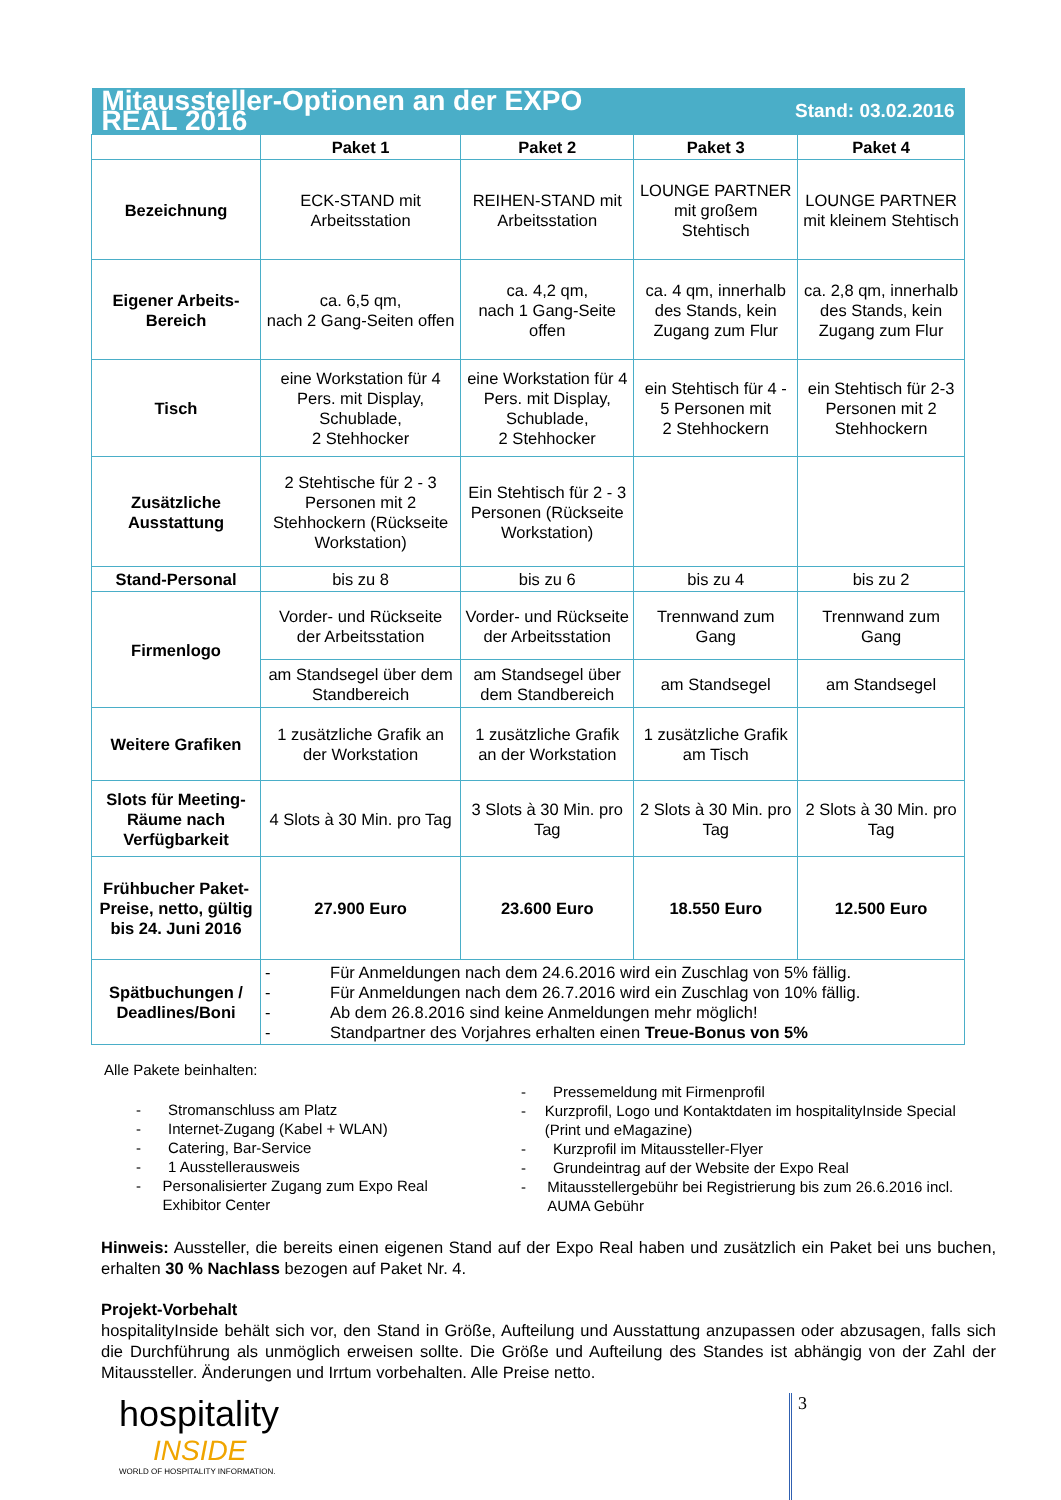| Mitaussteller-Optionen an der EXPO REAL 2016 | | | Stand: 03.02.2016 | |
| | Paket 1 | Paket 2 | Paket 3 | Paket 4 |
| Bezeichnung | ECK-STAND mit Arbeitsstation | REIHEN-STAND mit Arbeitsstation | LOUNGE PARTNER mit großem Stehtisch | LOUNGE PARTNER mit kleinem Stehtisch |
| Eigener Arbeits-Bereich | ca. 6,5 qm, nach 2 Gang-Seiten offen | ca. 4,2 qm, nach 1 Gang-Seite offen | ca. 4 qm, innerhalb des Stands, kein Zugang zum Flur | ca. 2,8 qm, innerhalb des Stands, kein Zugang zum Flur |
| Tisch | eine Workstation für 4 Pers. mit Display, Schublade, 2 Stehhocker | eine Workstation für 4 Pers. mit Display, Schublade, 2 Stehhocker | ein Stehtisch für 4 - 5 Personen mit 2 Stehhockern | ein Stehtisch für 2-3 Personen mit 2 Stehhockern |
| Zusätzliche Ausstattung | 2 Stehtische für 2 - 3 Personen mit 2 Stehhockern (Rückseite Workstation) | Ein Stehtisch für 2 - 3 Personen (Rückseite Workstation) | | |
| Stand-Personal | bis zu 8 | bis zu 6 | bis zu 4 | bis zu 2 |
| Firmenlogo | Vorder- und Rückseite der Arbeitsstation | Vorder- und Rückseite der Arbeitsstation | Trennwand zum Gang | Trennwand zum Gang |
| | am Standsegel über dem Standbereich | am Standsegel über dem Standbereich | am Standsegel | am Standsegel |
| Weitere Grafiken | 1 zusätzliche Grafik an der Workstation | 1 zusätzliche Grafik an der Workstation | 1 zusätzliche Grafik am Tisch | |
| Slots für Meeting-Räume nach Verfügbarkeit | 4 Slots à 30 Min. pro Tag | 3 Slots à 30 Min. pro Tag | 2 Slots à 30 Min. pro Tag | 2 Slots à 30 Min. pro Tag |
| Frühbucher Paket-Preise, netto, gültig bis 24. Juni 2016 | 27.900 Euro | 23.600 Euro | 18.550 Euro | 12.500 Euro |
| Spätbuchungen / Deadlines/Boni | - Für Anmeldungen nach dem 24.6.2016 wird ein Zuschlag von 5% fällig. - Für Anmeldungen nach dem 26.7.2016 wird ein Zuschlag von 10% fällig. - Ab dem 26.8.2016 sind keine Anmeldungen mehr möglich! - Standpartner des Vorjahres erhalten einen Treue-Bonus von 5% | | | |
Alle Pakete beinhalten:
- Stromanschluss am Platz
- Internet-Zugang (Kabel + WLAN)
- Catering, Bar-Service
- 1 Ausstellerausweis
- Personalisierter Zugang zum Expo Real Exhibitor Center
- Pressemeldung mit Firmenprofil
- Kurzprofil, Logo und Kontaktdaten im hospitalityInside Special (Print und eMagazine)
- Kurzprofil im Mitaussteller-Flyer
- Grundeintrag auf der Website der Expo Real
- Mitausstellergebühr bei Registrierung bis zum 26.6.2016 incl. AUMA Gebühr
Hinweis: Aussteller, die bereits einen eigenen Stand auf der Expo Real haben und zusätzlich ein Paket bei uns buchen, erhalten 30 % Nachlass bezogen auf Paket Nr. 4.
Projekt-Vorbehalt
hospitalityInside behält sich vor, den Stand in Größe, Aufteilung und Ausstattung anzupassen oder abzusagen, falls sich die Durchführung als unmöglich erweisen sollte. Die Größe und Aufteilung des Standes ist abhängig von der Zahl der Mitaussteller. Änderungen und Irrtum vorbehalten. Alle Preise netto.
hospitality
INSIDE
WORLD OF HOSPITALITY INFORMATION.
3